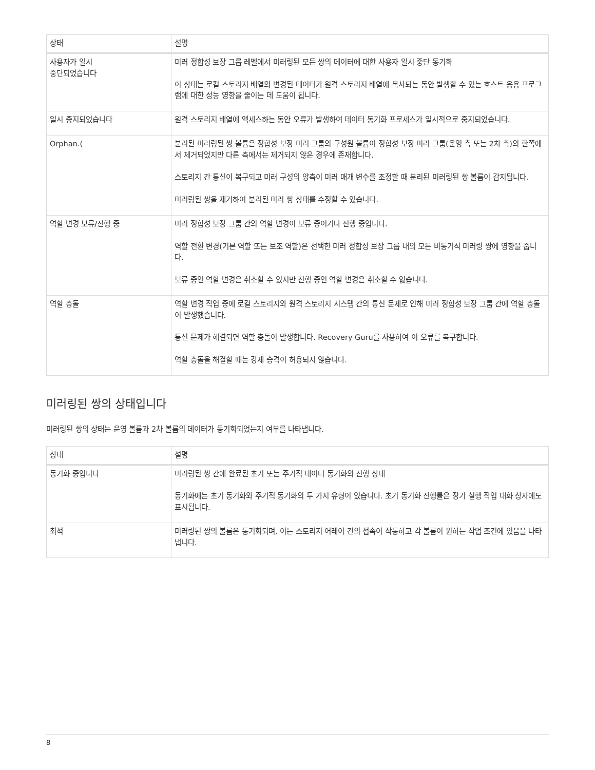| 상태 | 설명 |
| --- | --- |
| 사용자가 일시 중단되었습니다 | 미러 정합성 보장 그룹 레벨에서 미러링된 모든 쌍의 데이터에 대한 사용자 일시 중단 동기화 이 상태는 로컬 스토리지 배열의 변경된 데이터가 원격 스토리지 배열에 복사되는 동안 발생할 수 있는 호스트 응용 프로그램에 대한 성능 영향을 줄이는 데 도움이 됩니다. |
| 일시 중지되었습니다 | 원격 스토리지 배열에 액세스하는 동안 오류가 발생하여 데이터 동기화 프로세스가 일시적으로 중지되었습니다. |
| Orphan.( | 분리된 미러링된 쌍 볼륨은 정합성 보장 미러 그룹의 구성원 볼륨이 정합성 보장 미러 그룹(운영 측 또는 2차 측)의 한쪽에서 제거되었지만 다른 측에서는 제거되지 않은 경우에 존재합니다. 스토리지 간 통신이 복구되고 미러 구성의 양측이 미러 매개 변수를 조정할 때 분리된 미러링된 쌍 볼륨이 감지됩니다. 미러링된 쌍을 제거하여 분리된 미러 쌍 상태를 수정할 수 있습니다. |
| 역할 변경 보류/진행 중 | 미러 정합성 보장 그룹 간의 역할 변경이 보류 중이거나 진행 중입니다. 역할 전환 변경(기본 역할 또는 보조 역할)은 선택한 미러 정합성 보장 그룹 내의 모든 비동기식 미러링 쌍에 영향을 줍니다. 보류 중인 역할 변경은 취소할 수 있지만 진행 중인 역할 변경은 취소할 수 없습니다. |
| 역할 충돌 | 역할 변경 작업 중에 로컬 스토리지와 원격 스토리지 시스템 간의 통신 문제로 인해 미러 정합성 보장 그룹 간에 역할 충돌이 발생했습니다. 통신 문제가 해결되면 역할 충돌이 발생합니다. Recovery Guru를 사용하여 이 오류를 복구합니다. 역할 충돌을 해결할 때는 강제 승격이 허용되지 않습니다. |
미러링된 쌍의 상태입니다
미러링된 쌍의 상태는 운영 볼륨과 2차 볼륨의 데이터가 동기화되었는지 여부를 나타냅니다.
| 상태 | 설명 |
| --- | --- |
| 동기화 중입니다 | 미러링된 쌍 간에 완료된 초기 또는 주기적 데이터 동기화의 진행 상태 동기화에는 초기 동기화와 주기적 동기화의 두 가지 유형이 있습니다. 초기 동기화 진행률은 장기 실행 작업 대화 상자에도 표시됩니다. |
| 최적 | 미러링된 쌍의 볼륨은 동기화되며, 이는 스토리지 어레이 간의 접속이 작동하고 각 볼륨이 원하는 작업 조건에 있음을 나타냅니다. |
8